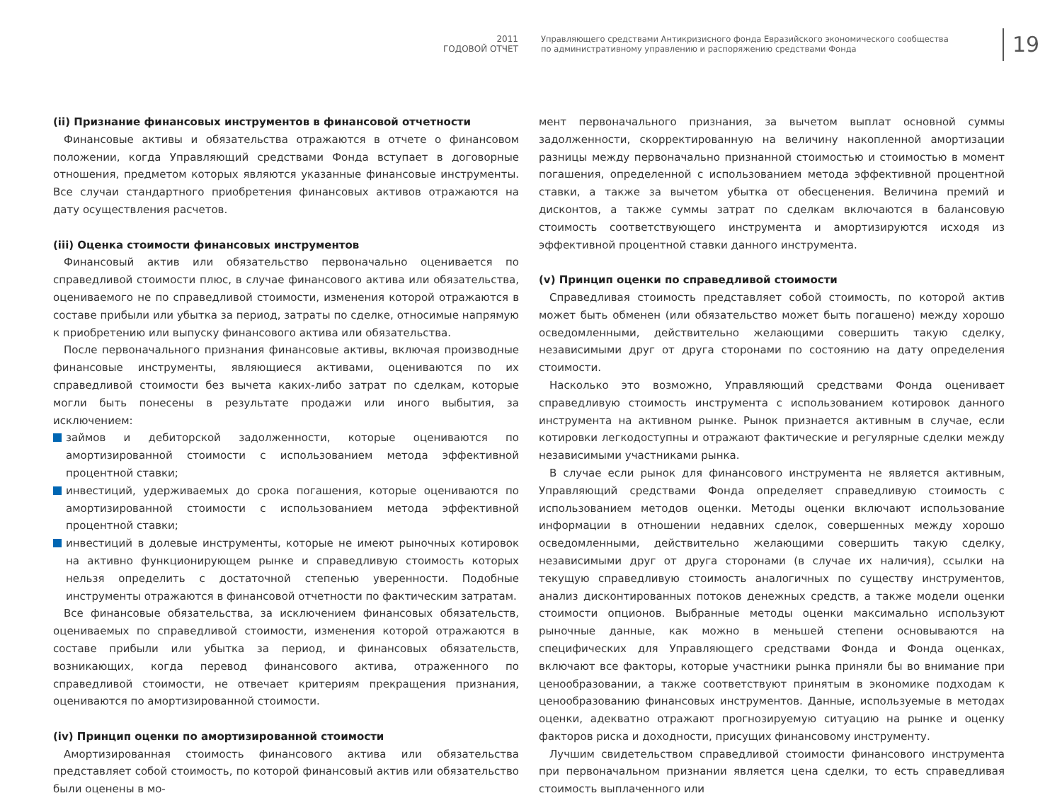2011
ГОДОВОЙ ОТЧЕТ
Управляющего средствами Антикризисного фонда Евразийского экономического сообщества
по административному управлению и распоряжению средствами Фонда
19
(ii) Признание финансовых инструментов в финансовой отчетности
Финансовые активы и обязательства отражаются в отчете о финансовом положении, когда Управляющий средствами Фонда вступает в договорные отношения, предметом которых являются указанные финансовые инструменты. Все случаи стандартного приобретения финансовых активов отражаются на дату осуществления расчетов.
(iii) Оценка стоимости финансовых инструментов
Финансовый актив или обязательство первоначально оценивается по справедливой стоимости плюс, в случае финансового актива или обязательства, оцениваемого не по справедливой стоимости, изменения которой отражаются в составе прибыли или убытка за период, затраты по сделке, относимые напрямую к приобретению или выпуску финансового актива или обязательства.
После первоначального признания финансовые активы, включая производные финансовые инструменты, являющиеся активами, оцениваются по их справедливой стоимости без вычета каких-либо затрат по сделкам, которые могли быть понесены в результате продажи или иного выбытия, за исключением:
займов и дебиторской задолженности, которые оцениваются по амортизированной стоимости с использованием метода эффективной процентной ставки;
инвестиций, удерживаемых до срока погашения, которые оцениваются по амортизированной стоимости с использованием метода эффективной процентной ставки;
инвестиций в долевые инструменты, которые не имеют рыночных котировок на активно функционирующем рынке и справедливую стоимость которых нельзя определить с достаточной степенью уверенности. Подобные инструменты отражаются в финансовой отчетности по фактическим затратам.
Все финансовые обязательства, за исключением финансовых обязательств, оцениваемых по справедливой стоимости, изменения которой отражаются в составе прибыли или убытка за период, и финансовых обязательств, возникающих, когда перевод финансового актива, отраженного по справедливой стоимости, не отвечает критериям прекращения признания, оцениваются по амортизированной стоимости.
(iv) Принцип оценки по амортизированной стоимости
Амортизированная стоимость финансового актива или обязательства представляет собой стоимость, по которой финансовый актив или обязательство были оценены в мо-
мент первоначального признания, за вычетом выплат основной суммы задолженности, скорректированную на величину накопленной амортизации разницы между первоначально признанной стоимостью и стоимостью в момент погашения, определенной с использованием метода эффективной процентной ставки, а также за вычетом убытка от обесценения. Величина премий и дисконтов, а также суммы затрат по сделкам включаются в балансовую стоимость соответствующего инструмента и амортизируются исходя из эффективной процентной ставки данного инструмента.
(v) Принцип оценки по справедливой стоимости
Справедливая стоимость представляет собой стоимость, по которой актив может быть обменен (или обязательство может быть погашено) между хорошо осведомленными, действительно желающими совершить такую сделку, независимыми друг от друга сторонами по состоянию на дату определения стоимости.
Насколько это возможно, Управляющий средствами Фонда оценивает справедливую стоимость инструмента с использованием котировок данного инструмента на активном рынке. Рынок признается активным в случае, если котировки легкодоступны и отражают фактические и регулярные сделки между независимыми участниками рынка.
В случае если рынок для финансового инструмента не является активным, Управляющий средствами Фонда определяет справедливую стоимость с использованием методов оценки. Методы оценки включают использование информации в отношении недавних сделок, совершенных между хорошо осведомленными, действительно желающими совершить такую сделку, независимыми друг от друга сторонами (в случае их наличия), ссылки на текущую справедливую стоимость аналогичных по существу инструментов, анализ дисконтированных потоков денежных средств, а также модели оценки стоимости опционов. Выбранные методы оценки максимально используют рыночные данные, как можно в меньшей степени основываются на специфических для Управляющего средствами Фонда и Фонда оценках, включают все факторы, которые участники рынка приняли бы во внимание при ценообразовании, а также соответствуют принятым в экономике подходам к ценообразованию финансовых инструментов. Данные, используемые в методах оценки, адекватно отражают прогнозируемую ситуацию на рынке и оценку факторов риска и доходности, присущих финансовому инструменту.
Лучшим свидетельством справедливой стоимости финансового инструмента при первоначальном признании является цена сделки, то есть справедливая стоимость выплаченного или